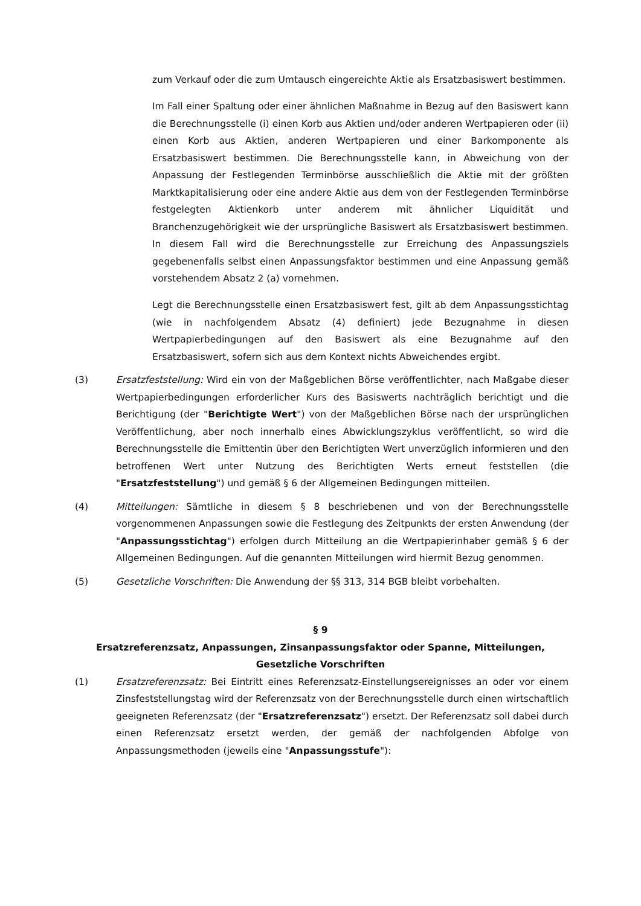zum Verkauf oder die zum Umtausch eingereichte Aktie als Ersatzbasiswert bestimmen.
Im Fall einer Spaltung oder einer ähnlichen Maßnahme in Bezug auf den Basiswert kann die Berechnungsstelle (i) einen Korb aus Aktien und/oder anderen Wertpapieren oder (ii) einen Korb aus Aktien, anderen Wertpapieren und einer Barkomponente als Ersatzbasiswert bestimmen. Die Berechnungsstelle kann, in Abweichung von der Anpassung der Festlegenden Terminbörse ausschließlich die Aktie mit der größten Marktkapitalisierung oder eine andere Aktie aus dem von der Festlegenden Terminbörse festgelegten Aktienkorb unter anderem mit ähnlicher Liquidität und Branchenzugehörigkeit wie der ursprüngliche Basiswert als Ersatzbasiswert bestimmen. In diesem Fall wird die Berechnungsstelle zur Erreichung des Anpassungsziels gegebenenfalls selbst einen Anpassungsfaktor bestimmen und eine Anpassung gemäß vorstehendem Absatz 2 (a) vornehmen.
Legt die Berechnungsstelle einen Ersatzbasiswert fest, gilt ab dem Anpassungsstichtag (wie in nachfolgendem Absatz (4) definiert) jede Bezugnahme in diesen Wertpapierbedingungen auf den Basiswert als eine Bezugnahme auf den Ersatzbasiswert, sofern sich aus dem Kontext nichts Abweichendes ergibt.
(3) Ersatzfeststellung: Wird ein von der Maßgeblichen Börse veröffentlichter, nach Maßgabe dieser Wertpapierbedingungen erforderlicher Kurs des Basiswerts nachträglich berichtigt und die Berichtigung (der "Berichtigte Wert") von der Maßgeblichen Börse nach der ursprünglichen Veröffentlichung, aber noch innerhalb eines Abwicklungszyklus veröffentlicht, so wird die Berechnungsstelle die Emittentin über den Berichtigten Wert unverzüglich informieren und den betroffenen Wert unter Nutzung des Berichtigten Werts erneut feststellen (die "Ersatzfeststellung") und gemäß § 6 der Allgemeinen Bedingungen mitteilen.
(4) Mitteilungen: Sämtliche in diesem § 8 beschriebenen und von der Berechnungsstelle vorgenommenen Anpassungen sowie die Festlegung des Zeitpunkts der ersten Anwendung (der "Anpassungsstichtag") erfolgen durch Mitteilung an die Wertpapierinhaber gemäß § 6 der Allgemeinen Bedingungen. Auf die genannten Mitteilungen wird hiermit Bezug genommen.
(5) Gesetzliche Vorschriften: Die Anwendung der §§ 313, 314 BGB bleibt vorbehalten.
§ 9
Ersatzreferenzsatz, Anpassungen, Zinsanpassungsfaktor oder Spanne, Mitteilungen, Gesetzliche Vorschriften
(1) Ersatzreferenzsatz: Bei Eintritt eines Referenzsatz-Einstellungsereignisses an oder vor einem Zinsfeststellungstag wird der Referenzsatz von der Berechnungsstelle durch einen wirtschaftlich geeigneten Referenzsatz (der "Ersatzreferenzsatz") ersetzt. Der Referenzsatz soll dabei durch einen Referenzsatz ersetzt werden, der gemäß der nachfolgenden Abfolge von Anpassungsmethoden (jeweils eine "Anpassungsstufe"):